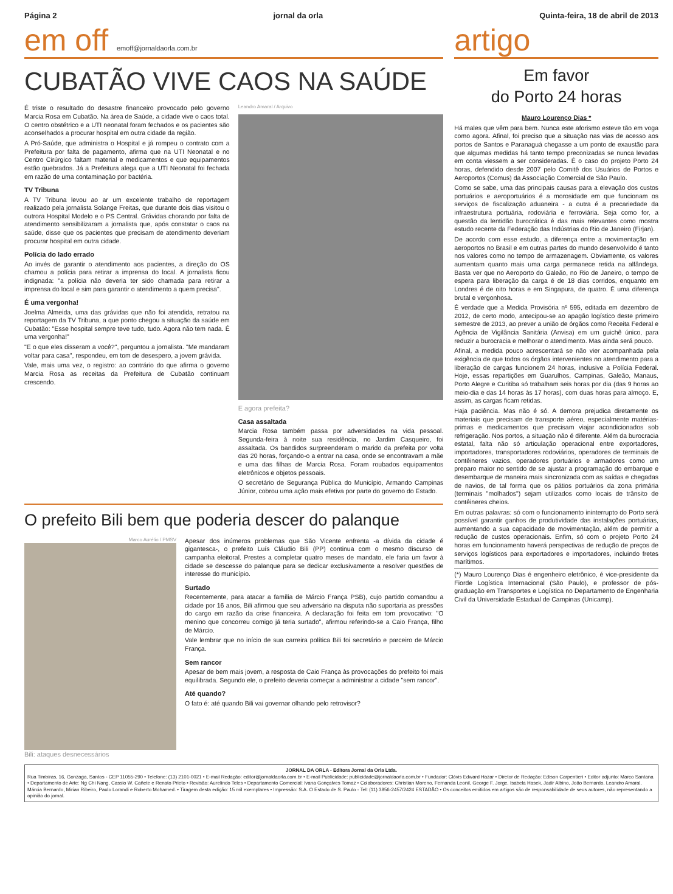Página 2 jornal da orla Quinta-feira, 18 de abril de 2013
em off emoff@jornaldaorla.com.br
CUBATÃO VIVE CAOS NA SAÚDE
É triste o resultado do desastre financeiro provocado pelo governo Marcia Rosa em Cubatão. Na área de Saúde, a cidade vive o caos total. O centro obstétrico e a UTI neonatal foram fechados e os pacientes são aconselhados a procurar hospital em outra cidade da região.
A Pró-Saúde, que administra o Hospital e já rompeu o contrato com a Prefeitura por falta de pagamento, afirma que na UTI Neonatal e no Centro Cirúrgico faltam material e medicamentos e que equipamentos estão quebrados. Já a Prefeitura alega que a UTI Neonatal foi fechada em razão de uma contaminação por bactéria.
TV Tribuna
A TV Tribuna levou ao ar um excelente trabalho de reportagem realizado pela jornalista Solange Freitas, que durante dois dias visitou o outrora Hospital Modelo e o PS Central. Grávidas chorando por falta de atendimento sensibilizaram a jornalista que, após constatar o caos na saúde, disse que os pacientes que precisam de atendimento deveriam procurar hospital em outra cidade.
Polícia do lado errado
Ao invés de garantir o atendimento aos pacientes, a direção do OS chamou a polícia para retirar a imprensa do local. A jornalista ficou indignada: "a polícia não deveria ter sido chamada para retirar a imprensa do local e sim para garantir o atendimento a quem precisa".
É uma vergonha!
Joelma Almeida, uma das grávidas que não foi atendida, retratou na reportagem da TV Tribuna, a que ponto chegou a situação da saúde em Cubatão: "Esse hospital sempre teve tudo, tudo. Agora não tem nada. É uma vergonha!"
"E o que eles disseram a você?", perguntou a jornalista. "Me mandaram voltar para casa", respondeu, em tom de desespero, a jovem grávida.
Vale, mais uma vez, o registro: ao contrário do que afirma o governo Marcia Rosa as receitas da Prefeitura de Cubatão continuam crescendo.
Leandro Amaral / Arquivo
E agora prefeita?
Casa assaltada
Marcia Rosa também passa por adversidades na vida pessoal. Segunda-feira à noite sua residência, no Jardim Casqueiro, foi assaltada. Os bandidos surpreenderam o marido da prefeita por volta das 20 horas, forçando-o a entrar na casa, onde se encontravam a mãe e uma das filhas de Marcia Rosa. Foram roubados equipamentos eletrônicos e objetos pessoais.
O secretário de Segurança Pública do Município, Armando Campinas Júnior, cobrou uma ação mais efetiva por parte do governo do Estado.
O prefeito Bili bem que poderia descer do palanque
Marco Aurélio / PMSV
Bili: ataques desnecessários
Apesar dos inúmeros problemas que São Vicente enfrenta -a dívida da cidade é gigantesca-, o prefeito Luís Cláudio Bili (PP) continua com o mesmo discurso de campanha eleitoral. Prestes a completar quatro meses de mandato, ele faria um favor à cidade se descesse do palanque para se dedicar exclusivamente a resolver questões de interesse do município.
Surtado
Recentemente, para atacar a família de Márcio França PSB), cujo partido comandou a cidade por 16 anos, Bili afirmou que seu adversário na disputa não suportaria as pressões do cargo em razão da crise financeira. A declaração foi feita em tom provocativo: "O menino que concorreu comigo já teria surtado", afirmou referindo-se a Caio França, filho de Márcio.
Vale lembrar que no início de sua carreira política Bili foi secretário e parceiro de Márcio França.
Sem rancor
Apesar de bem mais jovem, a resposta de Caio França às provocações do prefeito foi mais equilibrada. Segundo ele, o prefeito deveria começar a administrar a cidade "sem rancor".
Até quando?
O fato é: até quando Bili vai governar olhando pelo retrovisor?
artigo
Em favor
do Porto 24 horas
Mauro Lourenço Dias *
Há males que vêm para bem. Nunca este aforismo esteve tão em voga como agora. Afinal, foi preciso que a situação nas vias de acesso aos portos de Santos e Paranaguá chegasse a um ponto de exaustão para que algumas medidas há tanto tempo preconizadas se nunca levadas em conta viessem a ser consideradas. É o caso do projeto Porto 24 horas, defendido desde 2007 pelo Comitê dos Usuários de Portos e Aeroportos (Comus) da Associação Comercial de São Paulo.
Como se sabe, uma das principais causas para a elevação dos custos portuários e aeroportuários é a morosidade em que funcionam os serviços de fiscalização aduaneira - a outra é a precariedade da infraestrutura portuária, rodoviária e ferroviária. Seja como for, a questão da lentidão burocrática é das mais relevantes como mostra estudo recente da Federação das Indústrias do Rio de Janeiro (Firjan).
De acordo com esse estudo, a diferença entre a movimentação em aeroportos no Brasil e em outras partes do mundo desenvolvido é tanto nos valores como no tempo de armazenagem. Obviamente, os valores aumentam quanto mais uma carga permanece retida na alfândega. Basta ver que no Aeroporto do Galeão, no Rio de Janeiro, o tempo de espera para liberação da carga é de 18 dias corridos, enquanto em Londres é de oito horas e em Singapura, de quatro. É uma diferença brutal e vergonhosa.
É verdade que a Medida Provisória nº 595, editada em dezembro de 2012, de certo modo, antecipou-se ao apagão logístico deste primeiro semestre de 2013, ao prever a união de órgãos como Receita Federal e Agência de Vigilância Sanitária (Anvisa) em um guichê único, para reduzir a burocracia e melhorar o atendimento. Mas ainda será pouco.
Afinal, a medida pouco acrescentará se não vier acompanhada pela exigência de que todos os órgãos intervenientes no atendimento para a liberação de cargas funcionem 24 horas, inclusive a Polícia Federal. Hoje, essas repartições em Guarulhos, Campinas, Galeão, Manaus, Porto Alegre e Curitiba só trabalham seis horas por dia (das 9 horas ao meio-dia e das 14 horas às 17 horas), com duas horas para almoço. E, assim, as cargas ficam retidas.
Haja paciência. Mas não é só. A demora prejudica diretamente os materiais que precisam de transporte aéreo, especialmente matérias-primas e medicamentos que precisam viajar acondicionados sob refrigeração. Nos portos, a situação não é diferente. Além da burocracia estatal, falta não só articulação operacional entre exportadores, importadores, transportadores rodoviários, operadores de terminais de contêineres vazios, operadores portuários e armadores como um preparo maior no sentido de se ajustar a programação do embarque e desembarque de maneira mais sincronizada com as saídas e chegadas de navios, de tal forma que os pátios portuários da zona primária (terminais "molhados") sejam utilizados como locais de trânsito de contêineres cheios.
Em outras palavras: só com o funcionamento ininterrupto do Porto será possível garantir ganhos de produtividade das instalações portuárias, aumentando a sua capacidade de movimentação, além de permitir a redução de custos operacionais. Enfim, só com o projeto Porto 24 horas em funcionamento haverá perspectivas de redução de preços de serviços logísticos para exportadores e importadores, incluindo fretes marítimos.
(*) Mauro Lourenço Dias é engenheiro eletrônico, é vice-presidente da Fiorde Logística Internacional (São Paulo), e professor de pós-graduação em Transportes e Logística no Departamento de Engenharia Civil da Universidade Estadual de Campinas (Unicamp).
JORNAL DA ORLA - Editora Jornal da Orla Ltda.
Rua Timbiras, 16, Gonzaga, Santos - CEP 11055-290 • Telefone: (13) 2101-0021 • E-mail Redação: editor@jornaldaorla.com.br • E-mail Publicidade: publicidade@jornaldaorla.com.br • Fundador: Clóvis Edward Hazar • Diretor de Redação: Edison Carpentieri • Editor adjunto: Marco Santana • Departamento de Arte: Ng Chi Nang, Cassio W. Cañete e Renato Prieto • Revisão: Aurelindo Teles • Departamento Comercial: Ivana Gonçalves Tomaz • Colaboradores: Christian Moreno, Fernanda Leonil, George F. Jorge, Isabela Hasek, Jadir Albino, João Bernardo, Leandro Amaral, Márcia Bernardo, Mirian Ribeiro, Paulo Lorandi e Roberto Mohamed. • Tiragem desta edição: 15 mil exemplares • Impressão: S.A. O Estado de S. Paulo - Tel: (11) 3856-2457/2424 ESTADÃO • Os conceitos emitidos em artigos são de responsabilidade de seus autores, não representando a opinião do jornal.